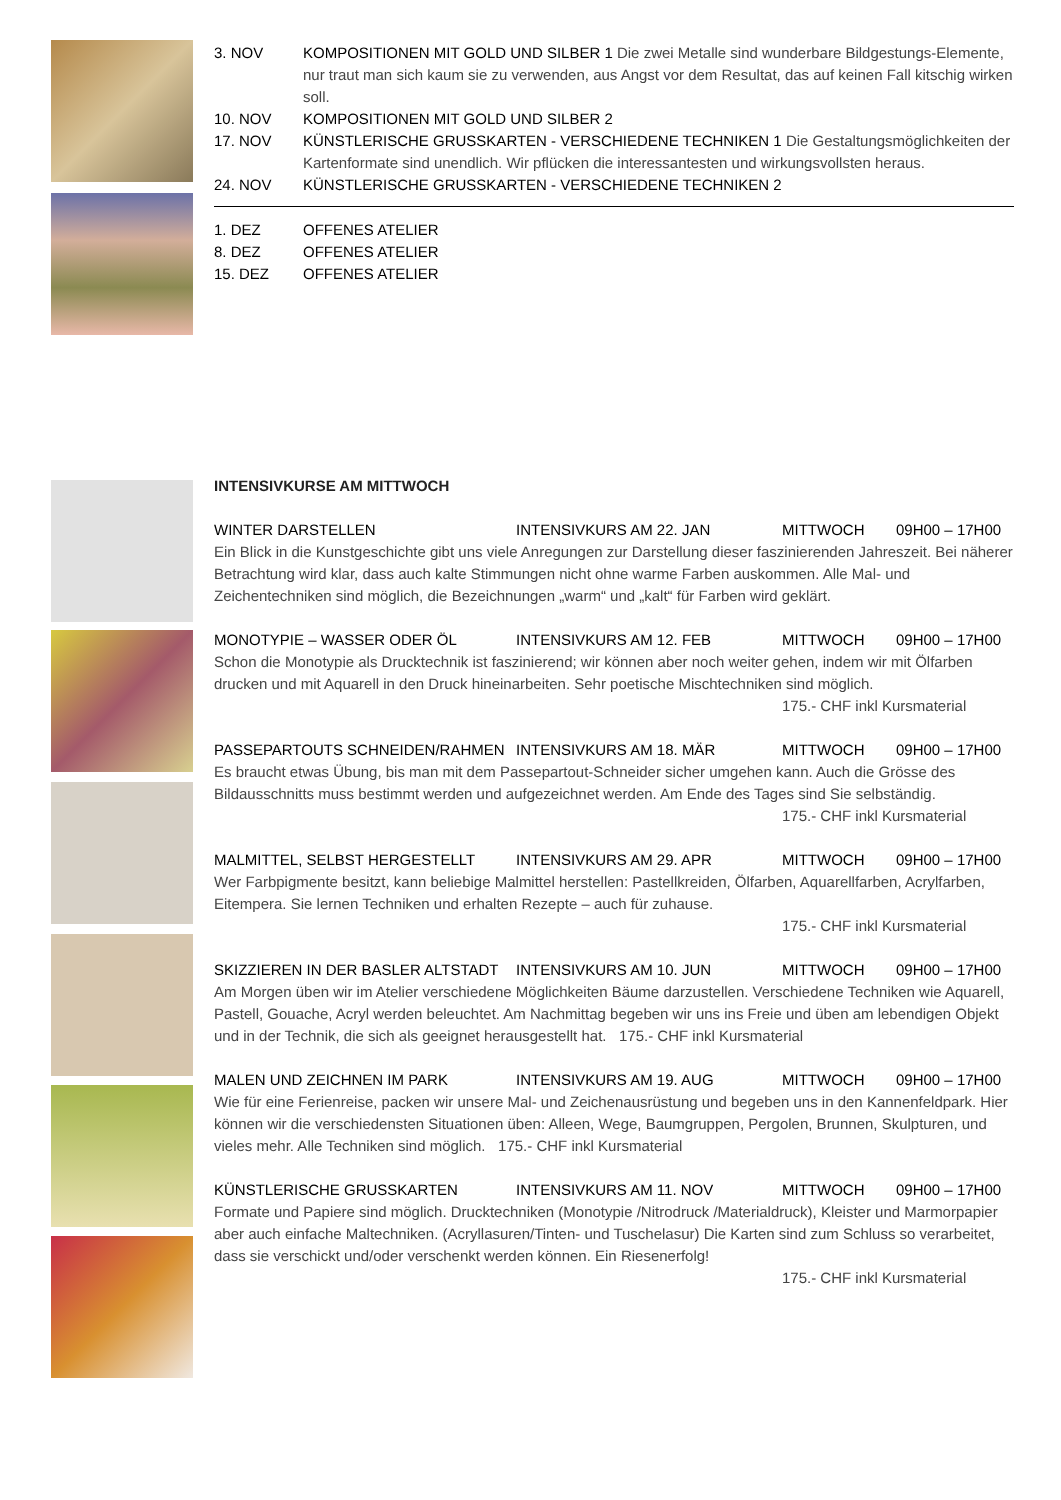| 3. NOV | KOMPOSITIONEN MIT GOLD UND SILBER 1 Die zwei Metalle sind wunderbare Bildgestungs-Elemente, nur traut man sich kaum sie zu verwenden, aus Angst vor dem Resultat, das auf keinen Fall kitschig wirken soll. |
| 10. NOV | KOMPOSITIONEN MIT GOLD UND SILBER 2 |
| 17. NOV | KÜNSTLERISCHE GRUSSKARTEN - VERSCHIEDENE TECHNIKEN 1 Die Gestaltungsmöglichkeiten der Kartenformate sind unendlich. Wir pflücken die interessantesten und wirkungsvollsten heraus. |
| 24. NOV | KÜNSTLERISCHE GRUSSKARTEN - VERSCHIEDENE TECHNIKEN 2 |
| 1. DEZ | OFFENES ATELIER |
| 8. DEZ | OFFENES ATELIER |
| 15. DEZ | OFFENES ATELIER |
INTENSIVKURSE AM MITTWOCH
WINTER DARSTELLEN INTENSIVKURS AM 22. JAN MITTWOCH 09H00 – 17H00
Ein Blick in die Kunstgeschichte gibt uns viele Anregungen zur Darstellung dieser faszinierenden Jahreszeit. Bei näherer Betrachtung wird klar, dass auch kalte Stimmungen nicht ohne warme Farben auskommen. Alle Mal- und Zeichentechniken sind möglich, die Bezeichnungen „warm“ und „kalt“ für Farben wird geklärt.
MONOTYPIE – WASSER ODER ÖL INTENSIVKURS AM 12. FEB MITTWOCH 09H00 – 17H00
Schon die Monotypie als Drucktechnik ist faszinierend; wir können aber noch weiter gehen, indem wir mit Ölfarben drucken und mit Aquarell in den Druck hineinarbeiten. Sehr poetische Mischtechniken sind möglich.
175.- CHF inkl Kursmaterial
PASSEPARTOUTS SCHNEIDEN/RAHMEN INTENSIVKURS AM 18. MÄR MITTWOCH 09H00 – 17H00
Es braucht etwas Übung, bis man mit dem Passepartout-Schneider sicher umgehen kann. Auch die Grösse des Bildausschnitts muss bestimmt werden und aufgezeichnet werden. Am Ende des Tages sind Sie selbständig.
175.- CHF inkl Kursmaterial
MALMITTEL, SELBST HERGESTELLT INTENSIVKURS AM 29. APR MITTWOCH 09H00 – 17H00
Wer Farbpigmente besitzt, kann beliebige Malmittel herstellen: Pastellkreiden, Ölfarben, Aquarellfarben, Acrylfarben, Eitempera. Sie lernen Techniken und erhalten Rezepte – auch für zuhause.
175.- CHF inkl Kursmaterial
SKIZZIEREN IN DER BASLER ALTSTADT INTENSIVKURS AM 10. JUN MITTWOCH 09H00 – 17H00
Am Morgen üben wir im Atelier verschiedene Möglichkeiten Bäume darzustellen. Verschiedene Techniken wie Aquarell, Pastell, Gouache, Acryl werden beleuchtet. Am Nachmittag begeben wir uns ins Freie und üben am lebendigen Objekt und in der Technik, die sich als geeignet herausgestellt hat. 175.- CHF inkl Kursmaterial
MALEN UND ZEICHNEN IM PARK INTENSIVKURS AM 19. AUG MITTWOCH 09H00 – 17H00
Wie für eine Ferienreise, packen wir unsere Mal- und Zeichenausrüstung und begeben uns in den Kannenfeldpark. Hier können wir die verschiedensten Situationen üben: Alleen, Wege, Baumgruppen, Pergolen, Brunnen, Skulpturen, und vieles mehr. Alle Techniken sind möglich. 175.- CHF inkl Kursmaterial
KÜNSTLERISCHE GRUSSKARTEN INTENSIVKURS AM 11. NOV MITTWOCH 09H00 – 17H00
Formate und Papiere sind möglich. Drucktechniken (Monotypie /Nitrodruck /Materialdruck), Kleister und Marmorpapier aber auch einfache Maltechniken. (Acryllasuren/Tinten- und Tuschelasur) Die Karten sind zum Schluss so verarbeitet, dass sie verschickt und/oder verschenkt werden können. Ein Riesenerfolg!
175.- CHF inkl Kursmaterial